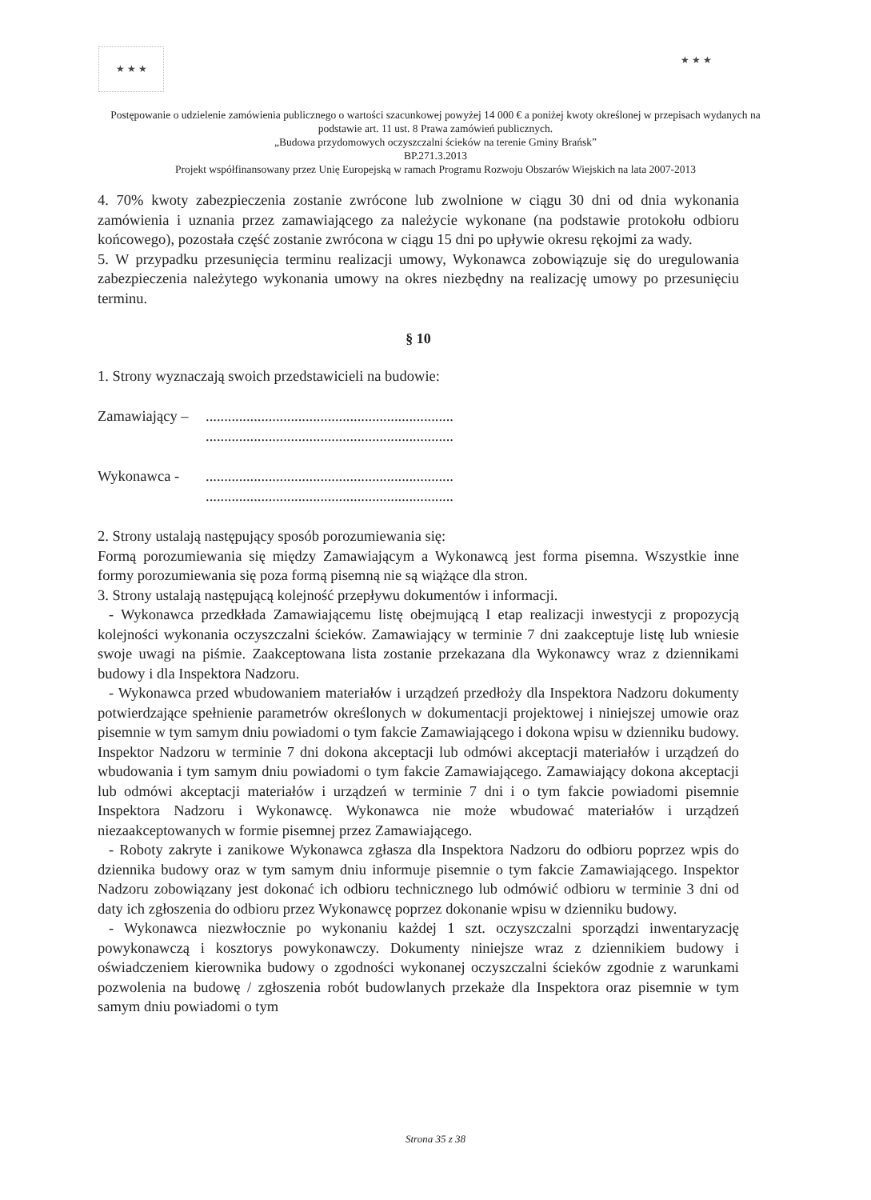★ ★ ★
★ ★ ★
Postępowanie o udzielenie zamówienia publicznego o wartości szacunkowej powyżej 14 000 € a poniżej kwoty określonej w przepisach wydanych na podstawie art. 11 ust. 8 Prawa zamówień publicznych.
„Budowa przydomowych oczyszczalni ścieków na terenie Gminy Brańsk”
BP.271.3.2013
Projekt współfinansowany przez Unię Europejską w ramach Programu Rozwoju Obszarów Wiejskich na lata 2007-2013
4. 70% kwoty zabezpieczenia zostanie zwrócone lub zwolnione w ciągu 30 dni od dnia wykonania zamówienia i uznania przez zamawiającego za należycie wykonane (na podstawie protokołu odbioru końcowego), pozostała część zostanie zwrócona w ciągu 15 dni po upływie okresu rękojmi za wady.
5. W przypadku przesunięcia terminu realizacji umowy, Wykonawca zobowiązuje się do uregulowania zabezpieczenia należytego wykonania umowy na okres niezbędny na realizację umowy po przesunięciu terminu.
§ 10
1. Strony wyznaczają swoich przedstawicieli na budowie:
Zamawiający –...................................................................
...................................................................
Wykonawca -...................................................................
...................................................................
2. Strony ustalają następujący sposób porozumiewania się:
Formą porozumiewania się między Zamawiającym a Wykonawcą jest forma pisemna. Wszystkie inne formy porozumiewania się poza formą pisemną nie są wiążące dla stron.
3. Strony ustalają następującą kolejność przepływu dokumentów i informacji.
- Wykonawca przedkłada Zamawiającemu listę obejmującą I etap realizacji inwestycji z propozycją kolejności wykonania oczyszczalni ścieków. Zamawiający w terminie 7 dni zaakceptuje listę lub wniesie swoje uwagi na piśmie. Zaakceptowana lista zostanie przekazana dla Wykonawcy wraz z dziennikami budowy i dla Inspektora Nadzoru.
- Wykonawca przed wbudowaniem materiałów i urządzeń przedłoży dla Inspektora Nadzoru dokumenty potwierdzające spełnienie parametrów określonych w dokumentacji projektowej i niniejszej umowie oraz pisemnie w tym samym dniu powiadomi o tym fakcie Zamawiającego i dokona wpisu w dzienniku budowy. Inspektor Nadzoru w terminie 7 dni dokona akceptacji lub odmówi akceptacji materiałów i urządzeń do wbudowania i tym samym dniu powiadomi o tym fakcie Zamawiającego. Zamawiający dokona akceptacji lub odmówi akceptacji materiałów i urządzeń w terminie 7 dni i o tym fakcie powiadomi pisemnie Inspektora Nadzoru i Wykonawcę. Wykonawca nie może wbudować materiałów i urządzeń niezaakceptowanych w formie pisemnej przez Zamawiającego.
- Roboty zakryte i zanikowe Wykonawca zgłasza dla Inspektora Nadzoru do odbioru poprzez wpis do dziennika budowy oraz w tym samym dniu informuje pisemnie o tym fakcie Zamawiającego. Inspektor Nadzoru zobowiązany jest dokonać ich odbioru technicznego lub odmówić odbioru w terminie 3 dni od daty ich zgłoszenia do odbioru przez Wykonawcę poprzez dokonanie wpisu w dzienniku budowy.
- Wykonawca niezwłocznie po wykonaniu każdej 1 szt. oczyszczalni sporządzi inwentaryzację powykonawczą i kosztorys powykonawczy. Dokumenty niniejsze wraz z dziennikiem budowy i oświadczeniem kierownika budowy o zgodności wykonanej oczyszczalni ścieków zgodnie z warunkami pozwolenia na budowę / zgłoszenia robót budowlanych przekaże dla Inspektora oraz pisemnie w tym samym dniu powiadomi o tym
Strona 35 z 38